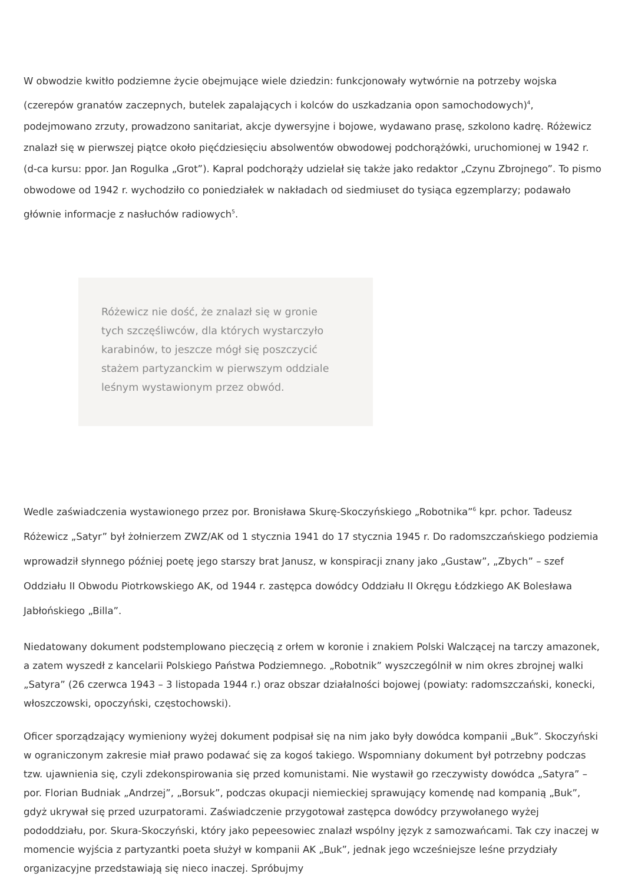W obwodzie kwitło podziemne życie obejmujące wiele dziedzin: funkcjonowały wytwórnie na potrzeby wojska (czerepów granatów zaczepnych, butelek zapalających i kolców do uszkadzania opon samochodowych)<sup>4</sup>, podejmowano zrzuty, prowadzono sanitariat, akcje dywersyjne i bojowe, wydawano prasę, szkolono kadrę. Różewicz znalazł się w pierwszej piątce około pięćdziesięciu absolwentów obwodowej podchorążówki, uruchomionej w 1942 r. (d-ca kursu: ppor. Jan Rogulka „Grot”). Kapral podchorąży udzielał się także jako redaktor „Czynu Zbrojnego”. To pismo obwodowe od 1942 r. wychodziło co poniedziałek w nakładach od siedmiuset do tysiąca egzemplarzy; podawało głównie informacje z nasłuchów radiowych<sup>5</sup>.
Różewicz nie dość, że znalazł się w gronie tych szczęśliwców, dla których wystarczyło karabinów, to jeszcze mógł się poszczycić stażem partyzanckim w pierwszym oddziale leśnym wystawionym przez obwód.
Wedle zaświadczenia wystawionego przez por. Bronisława Skurę-Skoczyńskiego „Robotnika”<sup>6</sup> kpr. pchor. Tadeusz Różewicz „Satyr” był żołnierzem ZWZ/AK od 1 stycznia 1941 do 17 stycznia 1945 r. Do radomszczańskiego podziemia wprowadził słynnego później poetę jego starszy brat Janusz, w konspiracji znany jako „Gustaw”, „Zbych” – szef Oddziału II Obwodu Piotrkowskiego AK, od 1944 r. zastępca dowódcy Oddziału II Okręgu Łódzkiego AK Bolesława Jabłońskiego „Billa”.
Niedatowany dokument podstemplowano pieczęcią z orłem w koronie i znakiem Polski Walczącej na tarczy amazonek, a zatem wyszedł z kancelarii Polskiego Państwa Podziemnego. „Robotnik” wyszczególnił w nim okres zbrojnej walki „Satyra” (26 czerwca 1943 – 3 listopada 1944 r.) oraz obszar działalności bojowej (powiaty: radomszczański, konecki, włoszczowski, opoczyński, częstochowski).
Oficer sporządzający wymieniony wyżej dokument podpisał się na nim jako były dowódca kompanii „Buk”. Skoczyński w ograniczonym zakresie miał prawo podawać się za kogoś takiego. Wspomniany dokument był potrzebny podczas tzw. ujawnienia się, czyli zdekonspirowania się przed komunistami. Nie wystawił go rzeczywisty dowódca „Satyra” – por. Florian Budniak „Andrzej”, „Borsuk”, podczas okupacji niemieckiej sprawujący komendę nad kompanią „Buk”, gdyż ukrywał się przed uzurpatorami. Zaświadczenie przygotował zastępca dowódcy przywołanego wyżej pododdziału, por. Skura-Skoczyński, który jako pepeesowiec znalazł wspólny język z samozwańcami. Tak czy inaczej w momencie wyjścia z partyzantki poeta służył w kompanii AK „Buk”, jednak jego wcześniejsze leśne przydziały organizacyjne przedstawiają się nieco inaczej. Spróbujmy